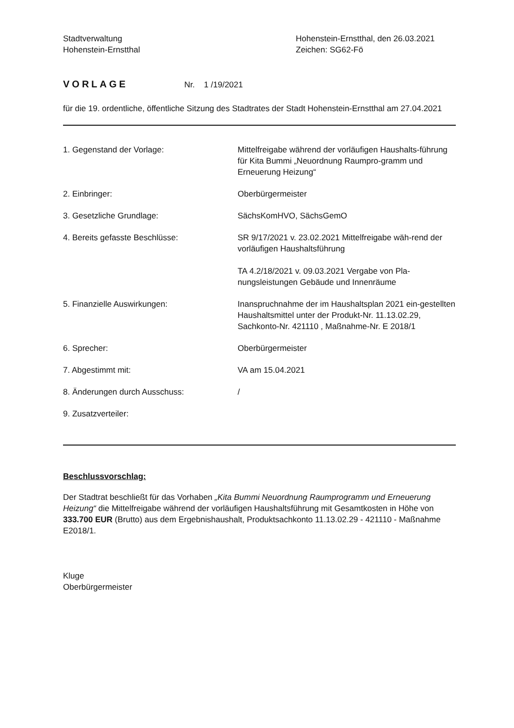Stadtverwaltung
Hohenstein-Ernstthal
Hohenstein-Ernstthal, den 26.03.2021
Zeichen: SG62-Fö
VORLAGE Nr. 1 /19/2021
für die 19. ordentliche, öffentliche Sitzung des Stadtrates der Stadt Hohenstein-Ernstthal am 27.04.2021
| 1. Gegenstand der Vorlage: | Mittelfreigabe während der vorläufigen Haushalts-führung für Kita Bummi „Neuordnung Raumpro-gramm und Erneuerung Heizung“ |
| 2. Einbringer: | Oberbürgermeister |
| 3. Gesetzliche Grundlage: | SächsKomHVO, SächsGemO |
| 4. Bereits gefasste Beschlüsse: | SR 9/17/2021 v. 23.02.2021 Mittelfreigabe wäh-rend der vorläufigen Haushaltsführung TA 4.2/18/2021 v. 09.03.2021 Vergabe von Pla-nungsleistungen Gebäude und Innenräume |
| 5. Finanzielle Auswirkungen: | Inanspruchnahme der im Haushaltsplan 2021 ein-gestellten Haushaltsmittel unter der Produkt-Nr. 11.13.02.29, Sachkonto-Nr. 421110 , Maßnahme-Nr. E 2018/1 |
| 6. Sprecher: | Oberbürgermeister |
| 7. Abgestimmt mit: | VA am 15.04.2021 |
| 8. Änderungen durch Ausschuss: | / |
| 9. Zusatzverteiler: | |
Beschlussvorschlag:
Der Stadtrat beschließt für das Vorhaben „Kita Bummi Neuordnung Raumprogramm und Erneuerung Heizung“ die Mittelfreigabe während der vorläufigen Haushaltsführung mit Gesamtkosten in Höhe von 333.700 EUR (Brutto) aus dem Ergebnishaushalt, Produktsachkonto 11.13.02.29 - 421110 - Maßnahme E2018/1.
Kluge
Oberbürgermeister